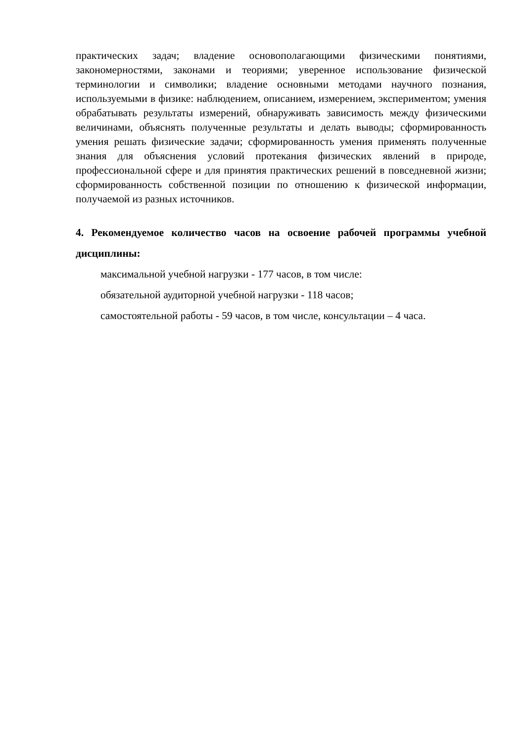практических задач; владение основополагающими физическими понятиями, закономерностями, законами и теориями; уверенное использование физической терминологии и символики; владение основными методами научного познания, используемыми в физике: наблюдением, описанием, измерением, экспериментом; умения обрабатывать результаты измерений, обнаруживать зависимость между физическими величинами, объяснять полученные результаты и делать выводы; сформированность умения решать физические задачи; сформированность умения применять полученные знания для объяснения условий протекания физических явлений в природе, профессиональной сфере и для принятия практических решений в повседневной жизни; сформированность собственной позиции по отношению к физической информации, получаемой из разных источников.
4. Рекомендуемое количество часов на освоение рабочей программы учебной дисциплины:
максимальной учебной нагрузки - 177 часов, в том числе:
обязательной аудиторной учебной нагрузки - 118 часов;
самостоятельной работы - 59 часов, в том числе, консультации – 4 часа.